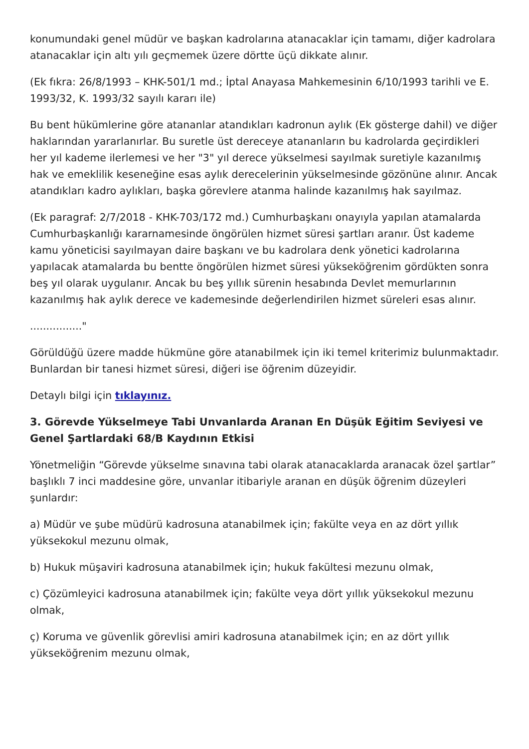konumundaki genel müdür ve başkan kadrolarına atanacaklar için tamamı, diğer kadrolara atanacaklar için altı yılı geçmemek üzere dörtte üçü dikkate alınır.
(Ek fıkra: 26/8/1993 – KHK-501/1 md.; İptal Anayasa Mahkemesinin 6/10/1993 tarihli ve E. 1993/32, K. 1993/32 sayılı kararı ile)
Bu bent hükümlerine göre atananlar atandıkları kadronun aylık (Ek gösterge dahil) ve diğer haklarından yararlanırlar. Bu suretle üst dereceye atananların bu kadrolarda geçirdikleri her yıl kademe ilerlemesi ve her "3" yıl derece yükselmesi sayılmak suretiyle kazanılmış hak ve emeklilik keseneğine esas aylık derecelerinin yükselmesinde gözönüne alınır. Ancak atandıkları kadro aylıkları, başka görevlere atanma halinde kazanılmış hak sayılmaz.
(Ek paragraf: 2/7/2018 - KHK-703/172 md.) Cumhurbaşkanı onayıyla yapılan atamalarda Cumhurbaşkanlığı kararnamesinde öngörülen hizmet süresi şartları aranır. Üst kademe kamu yöneticisi sayılmayan daire başkanı ve bu kadrolara denk yönetici kadrolarına yapılacak atamalarda bu bentte öngörülen hizmet süresi yükseköğrenim gördükten sonra beş yıl olarak uygulanır. Ancak bu beş yıllık sürenin hesabında Devlet memurlarının kazanılmış hak aylık derece ve kademesinde değerlendirilen hizmet süreleri esas alınır.
................"
Görüldüğü üzere madde hükmüne göre atanabilmek için iki temel kriterimiz bulunmaktadır. Bunlardan bir tanesi hizmet süresi, diğeri ise öğrenim düzeyidir.
Detaylı bilgi için tıklayınız.
3. Görevde Yükselmeye Tabi Unvanlarda Aranan En Düşük Eğitim Seviyesi ve Genel Şartlardaki 68/B Kaydının Etkisi
Yönetmeliğin “Görevde yükselme sınavına tabi olarak atanacaklarda aranacak özel şartlar” başlıklı 7 inci maddesine göre, unvanlar itibariyle aranan en düşük öğrenim düzeyleri şunlardır:
a) Müdür ve şube müdürü kadrosuna atanabilmek için; fakülte veya en az dört yıllık yüksekokul mezunu olmak,
b) Hukuk müşaviri kadrosuna atanabilmek için; hukuk fakültesi mezunu olmak,
c) Çözümleyici kadrosuna atanabilmek için; fakülte veya dört yıllık yüksekokul mezunu olmak,
ç) Koruma ve güvenlik görevlisi amiri kadrosuna atanabilmek için; en az dört yıllık yükseköğrenim mezunu olmak,